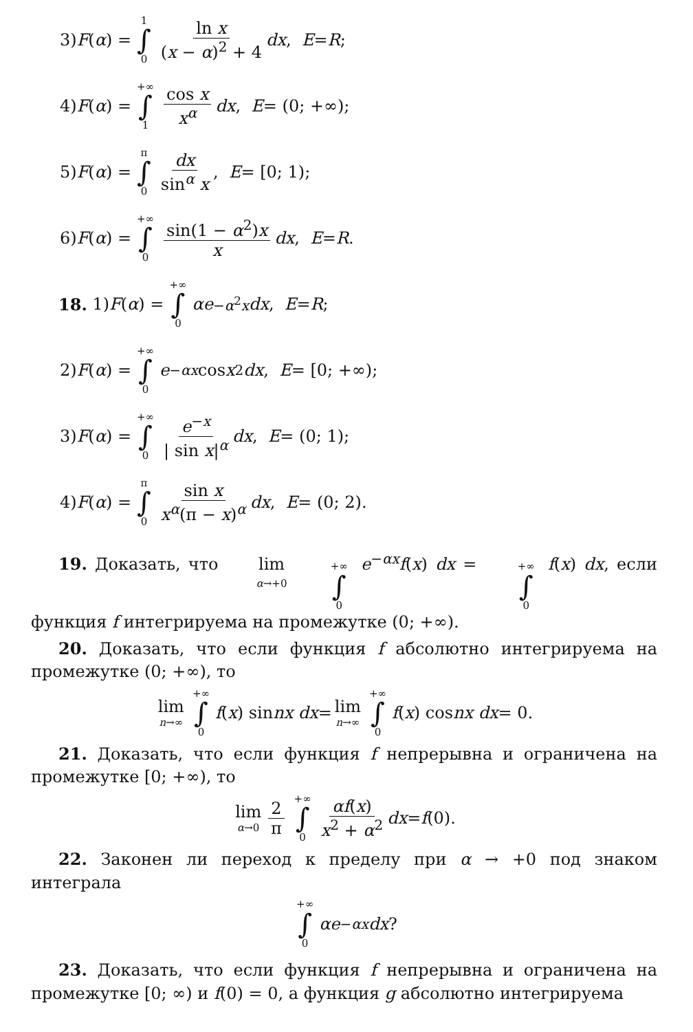3) F (α) = 1 ∫ 0 ln x (x − α)<sup>2</sup> + 4 dx, E = R;
4) F (α) = +∞ ∫ 1 cos x x<sup>α</sup> dx, E = (0; +∞);
5) F (α) = π ∫ 0 dx sin<sup>α</sup> x, E = [0; 1);
6) F (α) = +∞ ∫ 0 sin(1 − α<sup>2</sup>)x x dx, E = R.
18. 1) F (α) = +∞ ∫ 0 αe<sup>−α<sup>2</sup>x</sup> dx, E = R;
2) F (α) = +∞ ∫ 0 e<sup>−αx</sup> cos x<sup>2</sup> dx, E = [0; +∞);
3) F (α) = +∞ ∫ 0 e<sup>−x</sup> | sin x|<sup>α</sup> dx, E = (0; 1);
4) F (α) = π ∫ 0 sin x x<sup>α</sup>(π − x)<sup>α</sup> dx, E = (0; 2).
19. Доказать, что lim α→+0 +∞ ∫ 0 e<sup>−αx</sup>f(x) dx = +∞ ∫ 0 f(x) dx, если функция f интегрируема на промежутке (0; +∞).
20. Доказать, что если функция f абсолютно интегрируема на промежутке (0; +∞), то
lim n→∞ +∞ ∫ 0 f (x) sin nx dx = lim n→∞ +∞ ∫ 0 f (x) cos nx dx = 0.
21. Доказать, что если функция f непрерывна и ограничена на промежутке [0; +∞), то
lim α→0 2 π +∞ ∫ 0 αf(x) x<sup>2</sup> + α<sup>2</sup> dx = f (0).
22. Законен ли переход к пределу при α → +0 под знаком интеграла
+∞ ∫ 0 αe<sup>−αx</sup> dx?
23. Доказать, что если функция f непрерывна и ограничена на промежутке [0; ∞) и f(0) = 0, а функция g абсолютно интегрируема